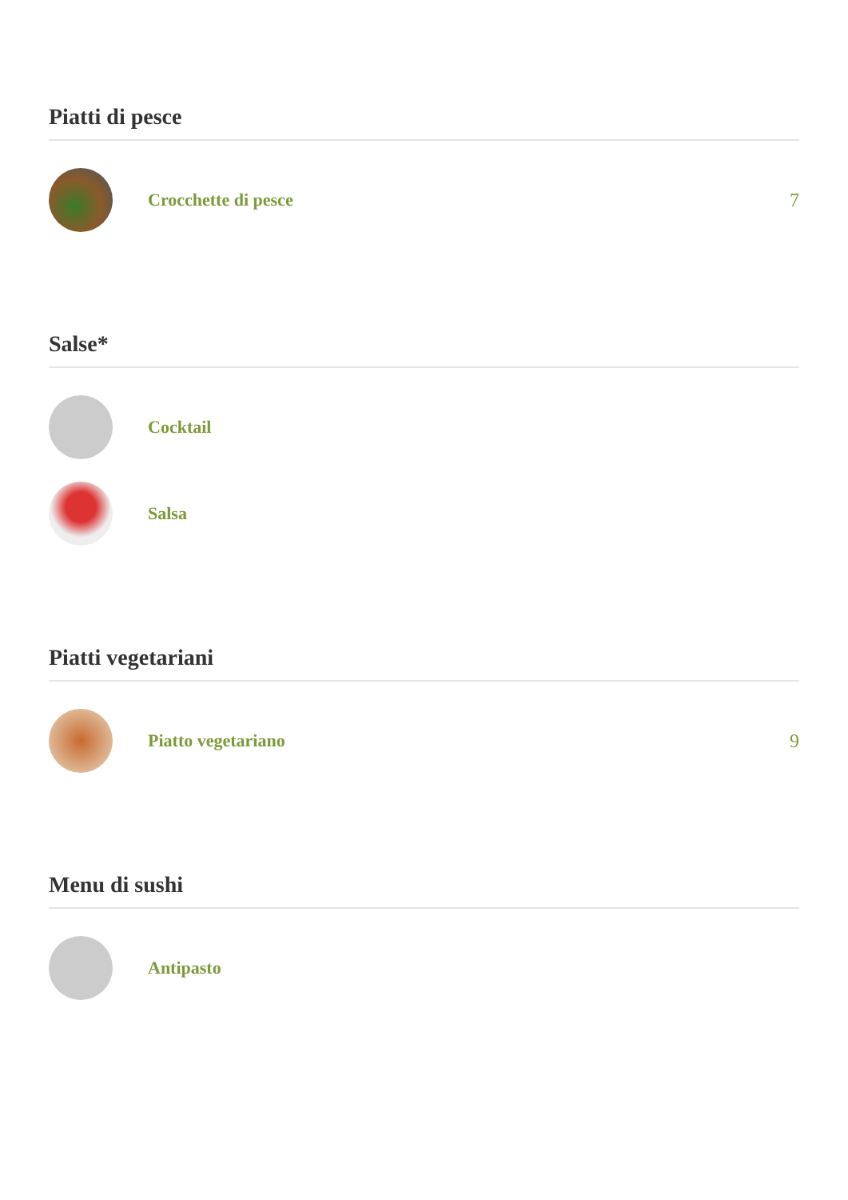Piatti di pesce
Crocchette di pesce 7
Salse*
Cocktail
Salsa
Piatti vegetariani
Piatto vegetariano 9
Menu di sushi
Antipasto